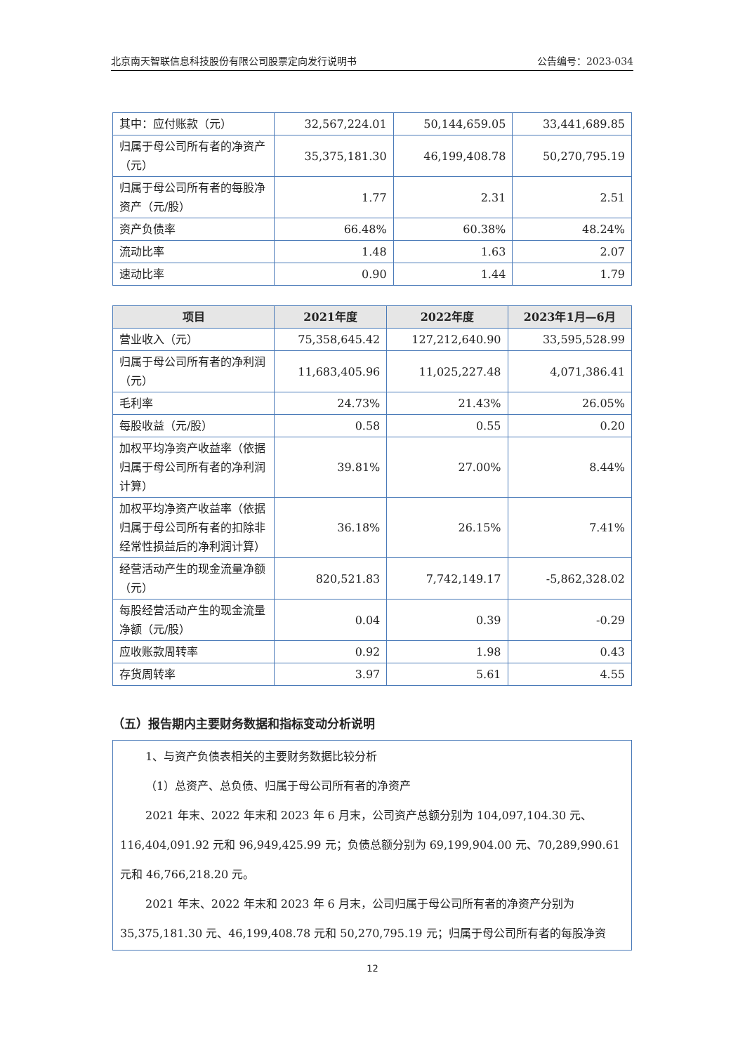北京南天智联信息科技股份有限公司股票定向发行说明书 公告编号：2023-034
| 其中：应付账款（元） | 32,567,224.01 | 50,144,659.05 | 33,441,689.85 |
| 归属于母公司所有者的净资产（元） | 35,375,181.30 | 46,199,408.78 | 50,270,795.19 |
| 归属于母公司所有者的每股净资产（元/股） | 1.77 | 2.31 | 2.51 |
| 资产负债率 | 66.48% | 60.38% | 48.24% |
| 流动比率 | 1.48 | 1.63 | 2.07 |
| 速动比率 | 0.90 | 1.44 | 1.79 |
| 项目 | 2021年度 | 2022年度 | 2023年1月—6月 |
| --- | --- | --- | --- |
| 营业收入（元） | 75,358,645.42 | 127,212,640.90 | 33,595,528.99 |
| 归属于母公司所有者的净利润（元） | 11,683,405.96 | 11,025,227.48 | 4,071,386.41 |
| 毛利率 | 24.73% | 21.43% | 26.05% |
| 每股收益（元/股） | 0.58 | 0.55 | 0.20 |
| 加权平均净资产收益率（依据归属于母公司所有者的净利润计算） | 39.81% | 27.00% | 8.44% |
| 加权平均净资产收益率（依据归属于母公司所有者的扣除非经常性损益后的净利润计算） | 36.18% | 26.15% | 7.41% |
| 经营活动产生的现金流量净额（元） | 820,521.83 | 7,742,149.17 | -5,862,328.02 |
| 每股经营活动产生的现金流量净额（元/股） | 0.04 | 0.39 | -0.29 |
| 应收账款周转率 | 0.92 | 1.98 | 0.43 |
| 存货周转率 | 3.97 | 5.61 | 4.55 |
（五）报告期内主要财务数据和指标变动分析说明
1、与资产负债表相关的主要财务数据比较分析
（1）总资产、总负债、归属于母公司所有者的净资产
2021 年末、2022 年末和 2023 年 6 月末，公司资产总额分别为 104,097,104.30 元、116,404,091.92 元和 96,949,425.99 元；负债总额分别为 69,199,904.00 元、70,289,990.61 元和 46,766,218.20 元。
2021 年末、2022 年末和 2023 年 6 月末，公司归属于母公司所有者的净资产分别为 35,375,181.30 元、46,199,408.78 元和 50,270,795.19 元；归属于母公司所有者的每股净资
12